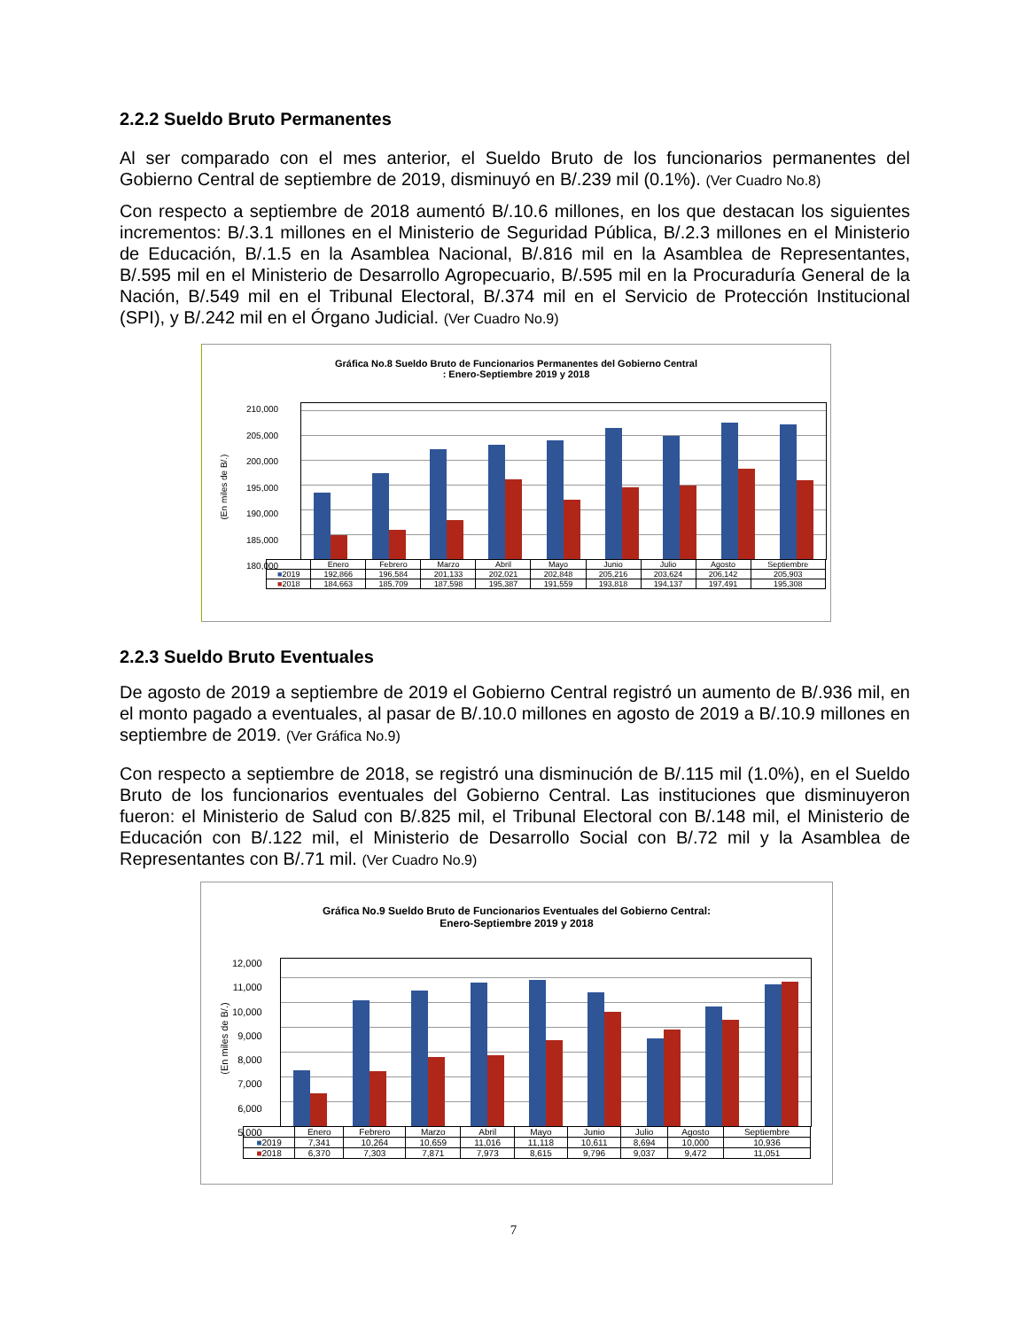2.2.2 Sueldo Bruto Permanentes
Al ser comparado con el mes anterior, el Sueldo Bruto de los funcionarios permanentes del Gobierno Central de septiembre de 2019, disminuyó en B/.239 mil (0.1%). (Ver Cuadro No.8)
Con respecto a septiembre de 2018 aumentó B/.10.6 millones, en los que destacan los siguientes incrementos: B/.3.1 millones en el Ministerio de Seguridad Pública, B/.2.3 millones en el Ministerio de Educación, B/.1.5 en la Asamblea Nacional, B/.816 mil en la Asamblea de Representantes, B/.595 mil en el Ministerio de Desarrollo Agropecuario, B/.595 mil en la Procuraduría General de la Nación, B/.549 mil en el Tribunal Electoral, B/.374 mil en el Servicio de Protección Institucional (SPI), y B/.242 mil en el Órgano Judicial. (Ver Cuadro No.9)
Gráfica No.8 Sueldo Bruto de Funcionarios Permanentes del Gobierno Central
: Enero-Septiembre 2019 y 2018
(En miles de B/.)
210,000
205,000
200,000
195,000
190,000
185,000
180,000
| | Enero | Febrero | Marzo | Abril | Mayo | Junio | Julio | Agosto | Septiembre |
| --- | --- | --- | --- | --- | --- | --- | --- | --- | --- |
| ■ 2019 | 192,866 | 196,584 | 201,133 | 202,021 | 202,848 | 205,216 | 203,624 | 206,142 | 205,903 |
| ■ 2018 | 184,663 | 185,709 | 187,598 | 195,387 | 191,559 | 193,818 | 194,137 | 197,491 | 195,308 |
2.2.3 Sueldo Bruto Eventuales
De agosto de 2019 a septiembre de 2019 el Gobierno Central registró un aumento de B/.936 mil, en el monto pagado a eventuales, al pasar de B/.10.0 millones en agosto de 2019 a B/.10.9 millones en septiembre de 2019. (Ver Gráfica No.9)
Con respecto a septiembre de 2018, se registró una disminución de B/.115 mil (1.0%), en el Sueldo Bruto de los funcionarios eventuales del Gobierno Central. Las instituciones que disminuyeron fueron: el Ministerio de Salud con B/.825 mil, el Tribunal Electoral con B/.148 mil, el Ministerio de Educación con B/.122 mil, el Ministerio de Desarrollo Social con B/.72 mil y la Asamblea de Representantes con B/.71 mil. (Ver Cuadro No.9)
Gráfica No.9 Sueldo Bruto de Funcionarios Eventuales del Gobierno Central:
Enero-Septiembre 2019 y 2018
(En miles de B/.)
12,000
11,000
10,000
9,000
8,000
7,000
6,000
5,000
| | Enero | Febrero | Marzo | Abril | Mayo | Junio | Julio | Agosto | Septiembre |
| --- | --- | --- | --- | --- | --- | --- | --- | --- | --- |
| ■ 2019 | 7,341 | 10,264 | 10,659 | 11,016 | 11,118 | 10,611 | 8,694 | 10,000 | 10,936 |
| ■ 2018 | 6,370 | 7,303 | 7,871 | 7,973 | 8,615 | 9,796 | 9,037 | 9,472 | 11,051 |
7